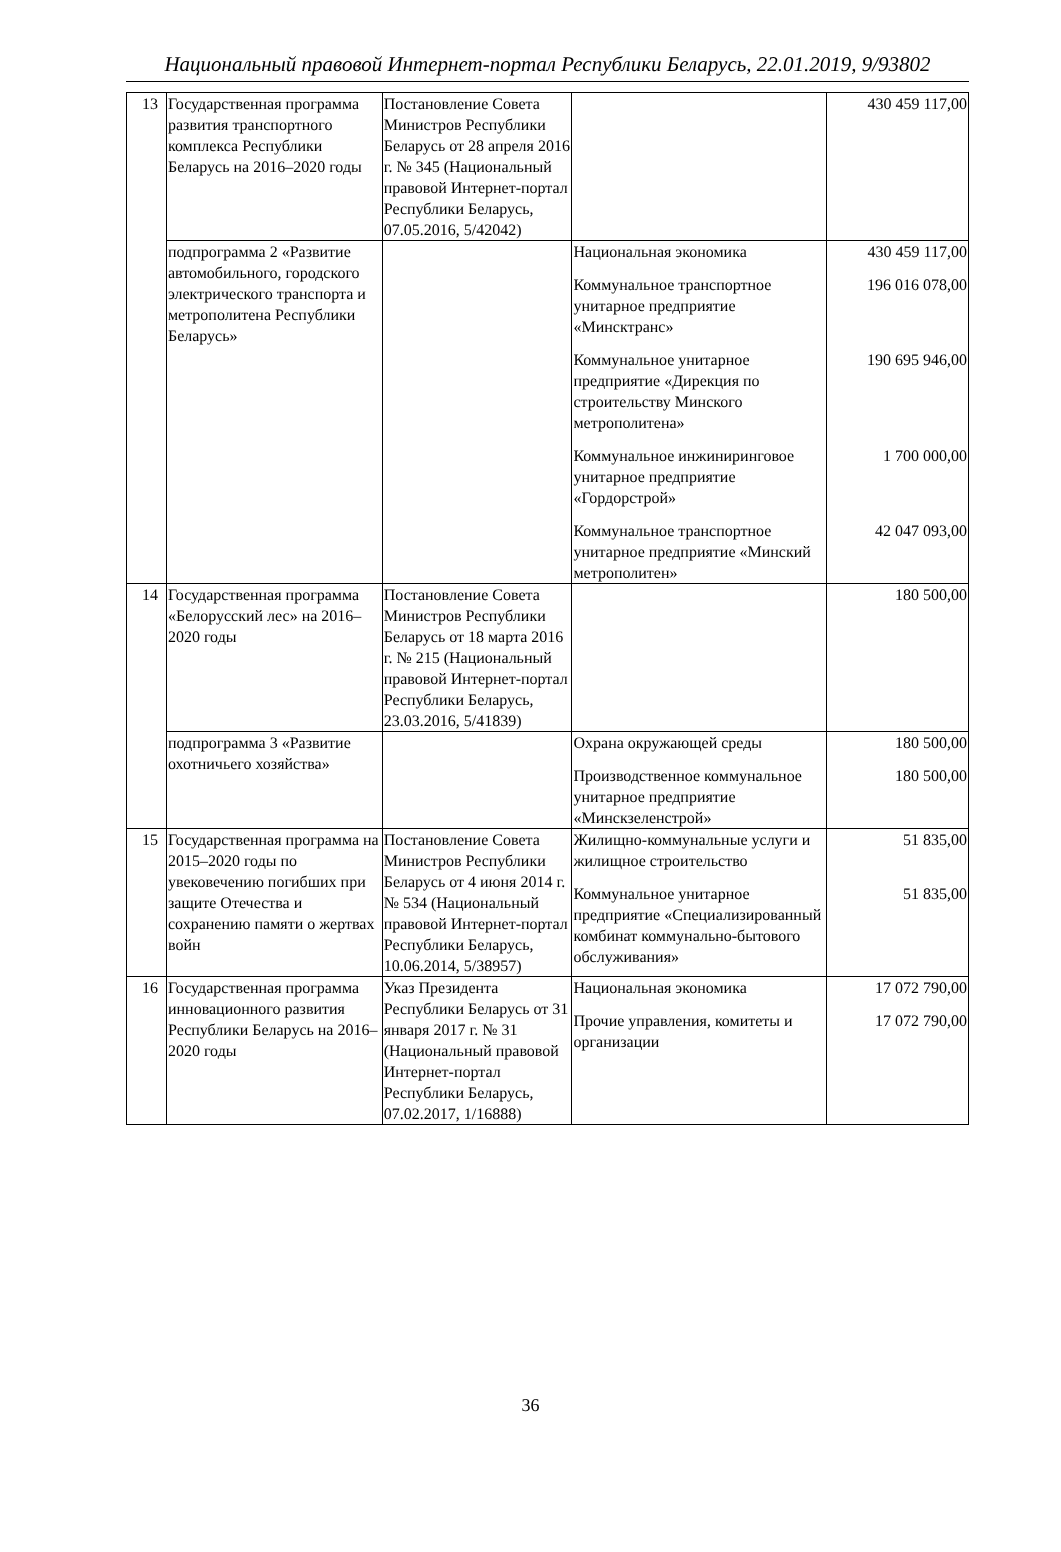Национальный правовой Интернет-портал Республики Беларусь, 22.01.2019, 9/93802
| 13 | Государственная программа развития транспортного комплекса Республики Беларусь на 2016–2020 годы | Постановление Совета Министров Республики Беларусь от 28 апреля 2016 г. № 345 (Национальный правовой Интернет-портал Республики Беларусь, 07.05.2016, 5/42042) | | 430 459 117,00 |
| | подпрограмма 2 «Развитие автомобильного, городского электрического транспорта и метрополитена Республики Беларусь» | | Национальная экономика Коммунальное транспортное унитарное предприятие «Минсктранс» Коммунальное унитарное предприятие «Дирекция по строительству Минского метрополитена» Коммунальное инжиниринговое унитарное предприятие «Гордорстрой» Коммунальное транспортное унитарное предприятие «Минский метрополитен» | 430 459 117,00 196 016 078,00 190 695 946,00 1 700 000,00 42 047 093,00 |
| 14 | Государственная программа «Белорусский лес» на 2016–2020 годы | Постановление Совета Министров Республики Беларусь от 18 марта 2016 г. № 215 (Национальный правовой Интернет-портал Республики Беларусь, 23.03.2016, 5/41839) | | 180 500,00 |
| | подпрограмма 3 «Развитие охотничьего хозяйства» | | Охрана окружающей среды Производственное коммунальное унитарное предприятие «Минскзеленстрой» | 180 500,00 180 500,00 |
| 15 | Государственная программа на 2015–2020 годы по увековечению погибших при защите Отечества и сохранению памяти о жертвах войн | Постановление Совета Министров Республики Беларусь от 4 июня 2014 г. № 534 (Национальный правовой Интернет-портал Республики Беларусь, 10.06.2014, 5/38957) | Жилищно-коммунальные услуги и жилищное строительство Коммунальное унитарное предприятие «Специализированный комбинат коммунально-бытового обслуживания» | 51 835,00 51 835,00 |
| 16 | Государственная программа инновационного развития Республики Беларусь на 2016–2020 годы | Указ Президента Республики Беларусь от 31 января 2017 г. № 31 (Национальный правовой Интернет-портал Республики Беларусь, 07.02.2017, 1/16888) | Национальная экономика Прочие управления, комитеты и организации | 17 072 790,00 17 072 790,00 |
36